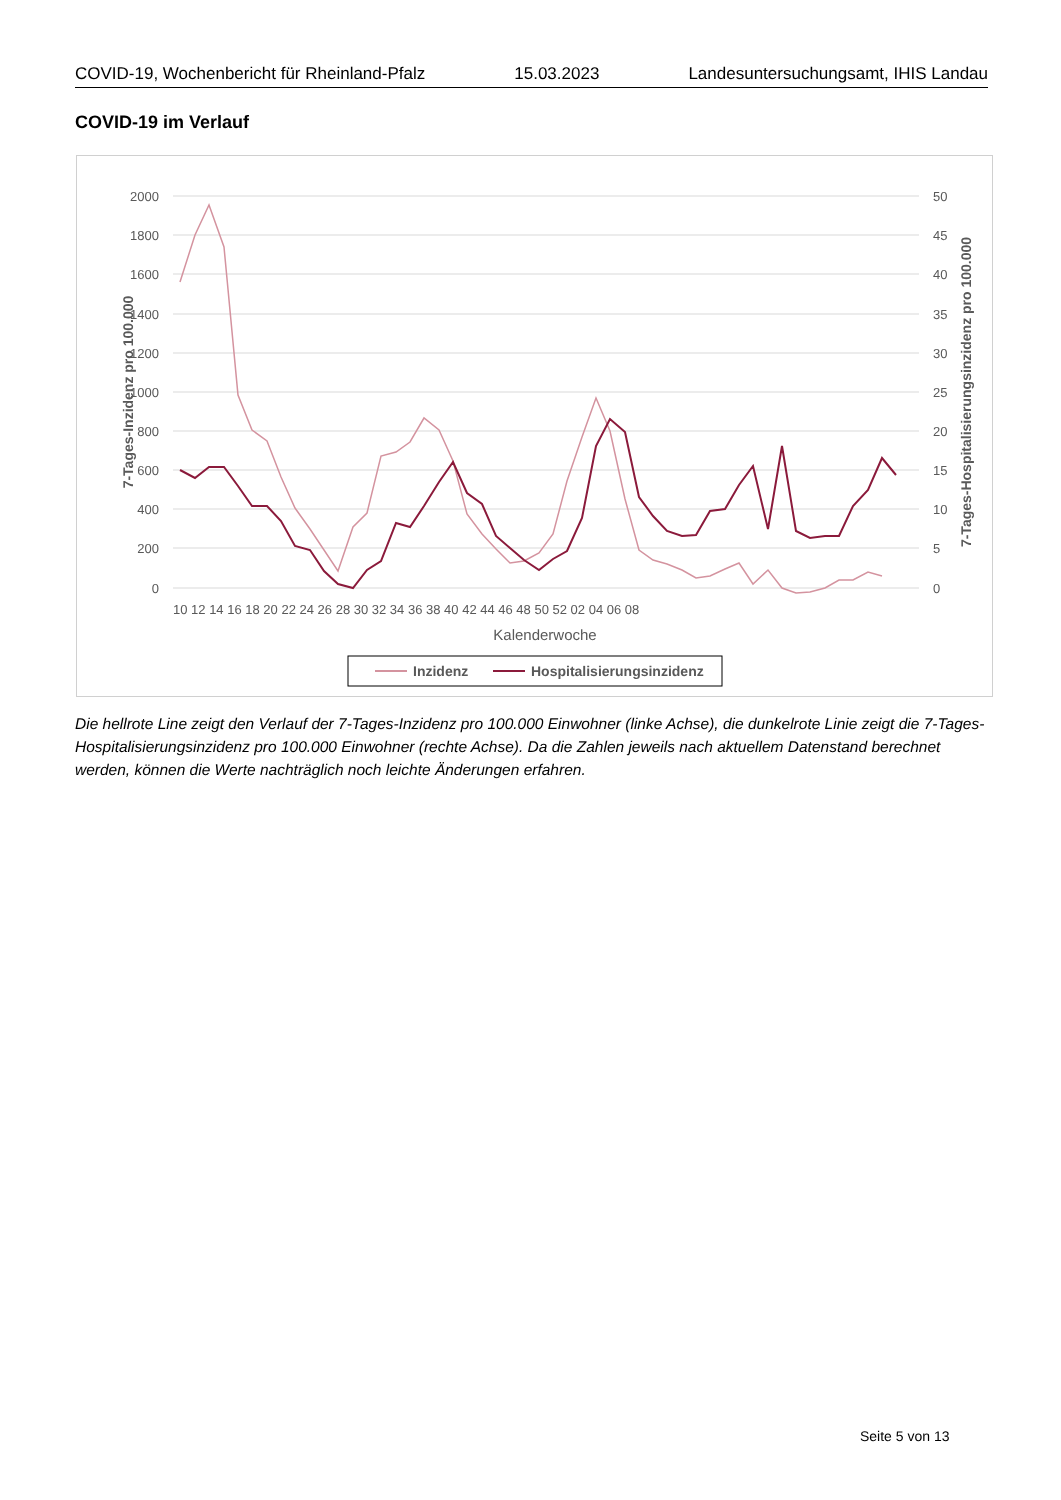COVID-19, Wochenbericht für Rheinland-Pfalz 15.03.2023 Landesuntersuchungsamt, IHIS Landau
COVID-19 im Verlauf
2000
1800
1600
1400
1200
1000
800
600
400
200
0
50
45
40
35
30
25
20
15
10
5
0
10 12 14 16 18 20 22 24 26 28 30 32 34 36 38 40 42 44 46 48 50 52 02 04 06 08
Kalenderwoche
7-Tages-Inzidenz pro 100.000
7-Tages-Hospitalisierungsinzidenz pro 100.000
Inzidenz
Hospitalisierungsinzidenz
Die hellrote Line zeigt den Verlauf der 7-Tages-Inzidenz pro 100.000 Einwohner (linke Achse), die dunkelrote Linie zeigt die 7-Tages-Hospitalisierungsinzidenz pro 100.000 Einwohner (rechte Achse). Da die Zahlen jeweils nach aktuellem Datenstand berechnet werden, können die Werte nachträglich noch leichte Änderungen erfahren.
Seite 5 von 13